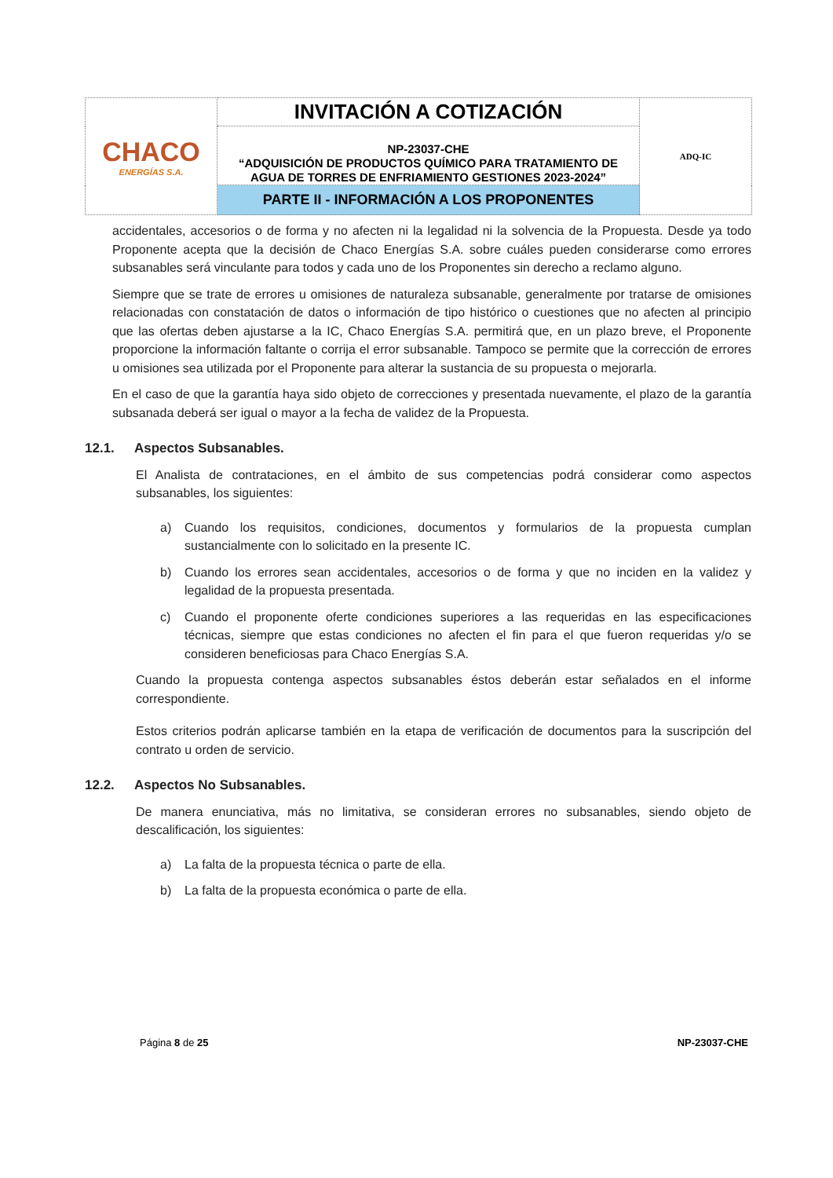| CHACO ENERGÍAS S.A. | INVITACIÓN A COTIZACIÓN | ADQ-IC |
| | NP-23037-CHE “ADQUISICIÓN DE PRODUCTOS QUÍMICO PARA TRATAMIENTO DE AGUA DE TORRES DE ENFRIAMIENTO GESTIONES 2023-2024” | |
| | PARTE II - INFORMACIÓN A LOS PROPONENTES | |
accidentales, accesorios o de forma y no afecten ni la legalidad ni la solvencia de la Propuesta. Desde ya todo Proponente acepta que la decisión de Chaco Energías S.A. sobre cuáles pueden considerarse como errores subsanables será vinculante para todos y cada uno de los Proponentes sin derecho a reclamo alguno.
Siempre que se trate de errores u omisiones de naturaleza subsanable, generalmente por tratarse de omisiones relacionadas con constatación de datos o información de tipo histórico o cuestiones que no afecten al principio que las ofertas deben ajustarse a la IC, Chaco Energías S.A. permitirá que, en un plazo breve, el Proponente proporcione la información faltante o corrija el error subsanable. Tampoco se permite que la corrección de errores u omisiones sea utilizada por el Proponente para alterar la sustancia de su propuesta o mejorarla.
En el caso de que la garantía haya sido objeto de correcciones y presentada nuevamente, el plazo de la garantía subsanada deberá ser igual o mayor a la fecha de validez de la Propuesta.
12.1. Aspectos Subsanables.
El Analista de contrataciones, en el ámbito de sus competencias podrá considerar como aspectos subsanables, los siguientes:
a) Cuando los requisitos, condiciones, documentos y formularios de la propuesta cumplan sustancialmente con lo solicitado en la presente IC.
b) Cuando los errores sean accidentales, accesorios o de forma y que no inciden en la validez y legalidad de la propuesta presentada.
c) Cuando el proponente oferte condiciones superiores a las requeridas en las especificaciones técnicas, siempre que estas condiciones no afecten el fin para el que fueron requeridas y/o se consideren beneficiosas para Chaco Energías S.A.
Cuando la propuesta contenga aspectos subsanables éstos deberán estar señalados en el informe correspondiente.
Estos criterios podrán aplicarse también en la etapa de verificación de documentos para la suscripción del contrato u orden de servicio.
12.2. Aspectos No Subsanables.
De manera enunciativa, más no limitativa, se consideran errores no subsanables, siendo objeto de descalificación, los siguientes:
a) La falta de la propuesta técnica o parte de ella.
b) La falta de la propuesta económica o parte de ella.
Página 8 de 25 NP-23037-CHE